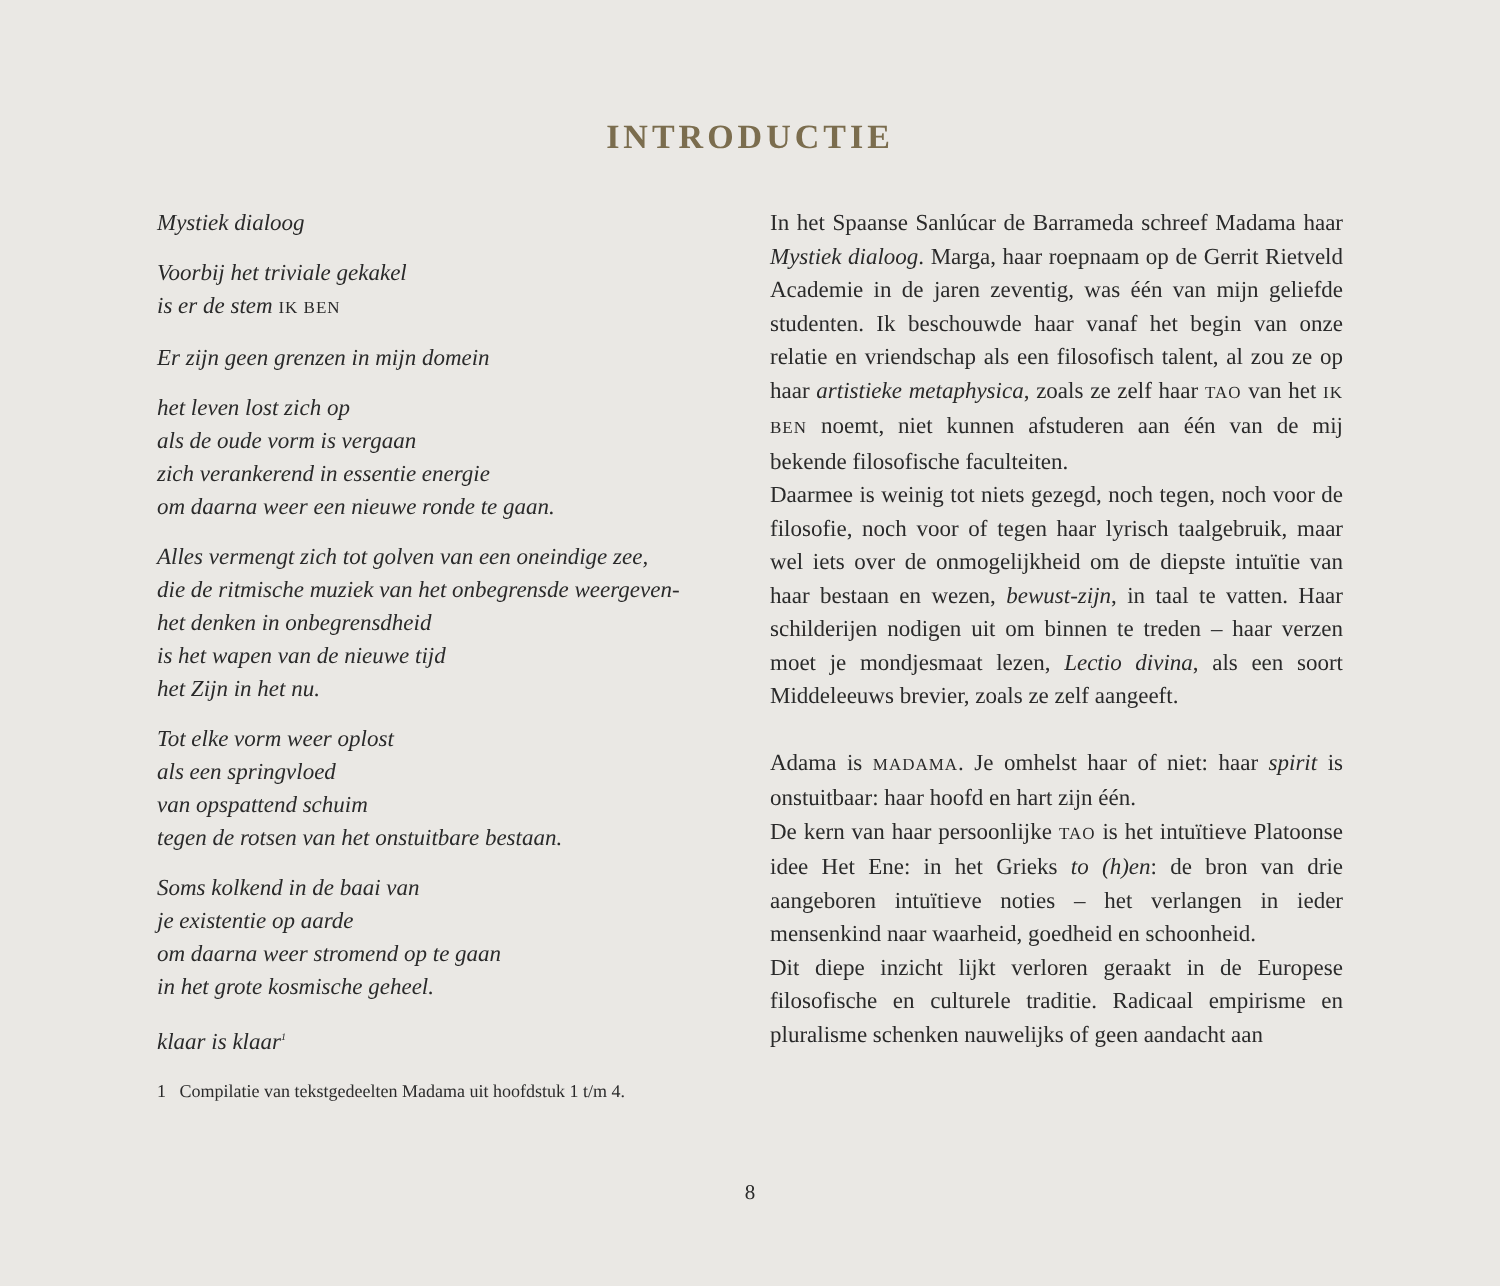INTRODUCTIE
Mystiek dialoog
Voorbij het triviale gekakel
is er de stem IK BEN
Er zijn geen grenzen in mijn domein
het leven lost zich op
als de oude vorm is vergaan
zich verankerend in essentie energie
om daarna weer een nieuwe ronde te gaan.
Alles vermengt zich tot golven van een oneindige zee,
die de ritmische muziek van het onbegrensde weergeven-
het denken in onbegrensdheid
is het wapen van de nieuwe tijd
het Zijn in het nu.
Tot elke vorm weer oplost
als een springvloed
van opspattend schuim
tegen de rotsen van het onstuitbare bestaan.
Soms kolkend in de baai van
je existentie op aarde
om daarna weer stromend op te gaan
in het grote kosmische geheel.
klaar is klaar<sup>1</sup>
1 Compilatie van tekstgedeelten Madama uit hoofdstuk 1 t/m 4.
In het Spaanse Sanlúcar de Barrameda schreef Madama haar Mystiek dialoog. Marga, haar roepnaam op de Gerrit Rietveld Academie in de jaren zeventig, was één van mijn geliefde studenten. Ik beschouwde haar vanaf het begin van onze relatie en vriendschap als een filosofisch talent, al zou ze op haar artistieke metaphysica, zoals ze zelf haar TAO van het IK BEN noemt, niet kunnen afstuderen aan één van de mij bekende filosofische faculteiten.
Daarmee is weinig tot niets gezegd, noch tegen, noch voor de filosofie, noch voor of tegen haar lyrisch taalgebruik, maar wel iets over de onmogelijkheid om de diepste intuïtie van haar bestaan en wezen, bewust-zijn, in taal te vatten. Haar schilderijen nodigen uit om binnen te treden – haar verzen moet je mondjesmaat lezen, Lectio divina, als een soort Middeleeuws brevier, zoals ze zelf aangeeft.
Adama is MADAMA. Je omhelst haar of niet: haar spirit is onstuitbaar: haar hoofd en hart zijn één.
De kern van haar persoonlijke TAO is het intuïtieve Platoonse idee Het Ene: in het Grieks to (h)en: de bron van drie aangeboren intuïtieve noties – het verlangen in ieder mensenkind naar waarheid, goedheid en schoonheid.
Dit diepe inzicht lijkt verloren geraakt in de Europese filosofische en culturele traditie. Radicaal empirisme en pluralisme schenken nauwelijks of geen aandacht aan
8